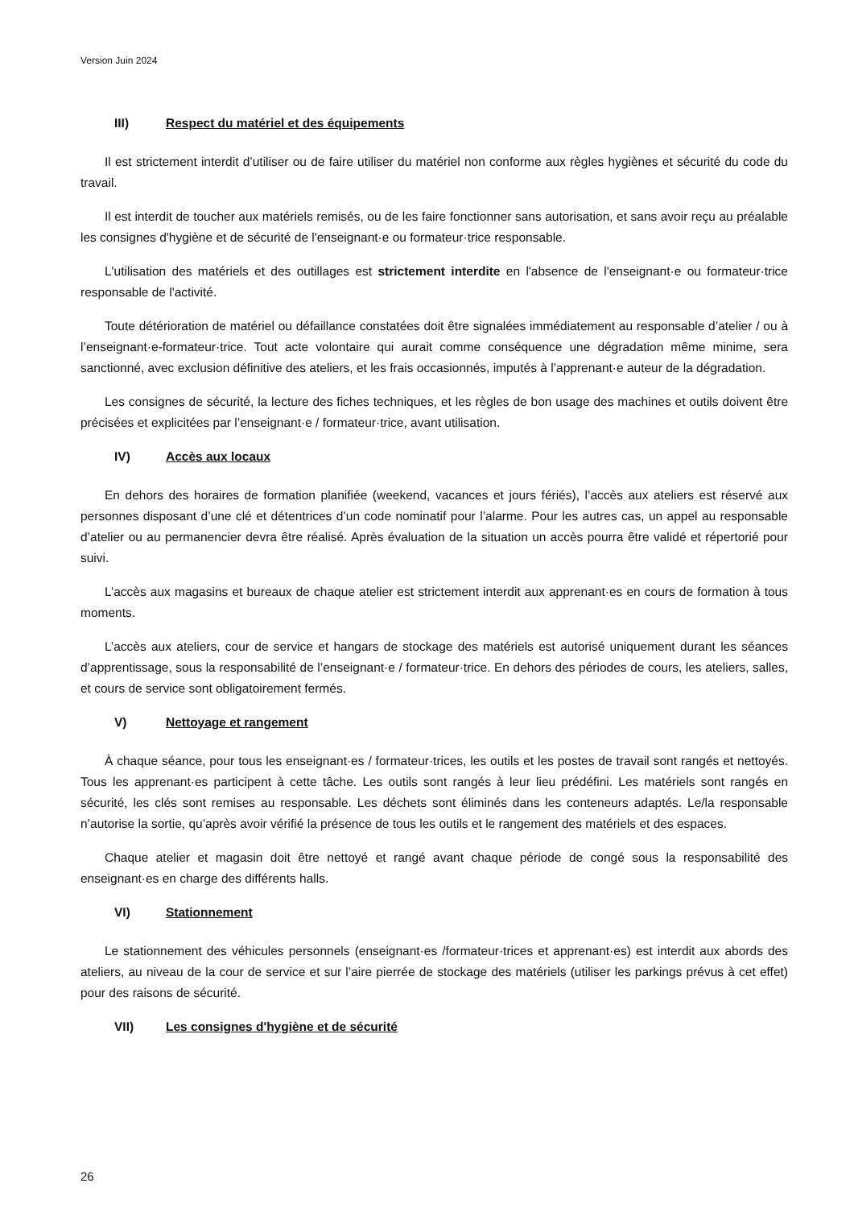Version Juin 2024
III) Respect du matériel et des équipements
Il est strictement interdit d’utiliser ou de faire utiliser du matériel non conforme aux règles hygiènes et sécurité du code du travail.
Il est interdit de toucher aux matériels remisés, ou de les faire fonctionner sans autorisation, et sans avoir reçu au préalable les consignes d'hygiène et de sécurité de l'enseignant·e ou formateur·trice responsable.
L'utilisation des matériels et des outillages est strictement interdite en l'absence de l'enseignant·e ou formateur·trice responsable de l'activité.
Toute détérioration de matériel ou défaillance constatées doit être signalées immédiatement au responsable d’atelier / ou à l’enseignant·e-formateur·trice. Tout acte volontaire qui aurait comme conséquence une dégradation même minime, sera sanctionné, avec exclusion définitive des ateliers, et les frais occasionnés, imputés à l’apprenant·e auteur de la dégradation.
Les consignes de sécurité, la lecture des fiches techniques, et les règles de bon usage des machines et outils doivent être précisées et explicitées par l’enseignant·e / formateur·trice, avant utilisation.
IV) Accès aux locaux
En dehors des horaires de formation planifiée (weekend, vacances et jours fériés), l’accès aux ateliers est réservé aux personnes disposant d’une clé et détentrices d’un code nominatif pour l’alarme. Pour les autres cas, un appel au responsable d’atelier ou au permanencier devra être réalisé. Après évaluation de la situation un accès pourra être validé et répertorié pour suivi.
L’accès aux magasins et bureaux de chaque atelier est strictement interdit aux apprenant·es en cours de formation à tous moments.
L’accès aux ateliers, cour de service et hangars de stockage des matériels est autorisé uniquement durant les séances d’apprentissage, sous la responsabilité de l’enseignant·e / formateur·trice. En dehors des périodes de cours, les ateliers, salles, et cours de service sont obligatoirement fermés.
V) Nettoyage et rangement
À chaque séance, pour tous les enseignant·es / formateur·trices, les outils et les postes de travail sont rangés et nettoyés. Tous les apprenant·es participent à cette tâche. Les outils sont rangés à leur lieu prédéfini. Les matériels sont rangés en sécurité, les clés sont remises au responsable. Les déchets sont éliminés dans les conteneurs adaptés. Le/la responsable n’autorise la sortie, qu’après avoir vérifié la présence de tous les outils et le rangement des matériels et des espaces.
Chaque atelier et magasin doit être nettoyé et rangé avant chaque période de congé sous la responsabilité des enseignant·es en charge des différents halls.
VI) Stationnement
Le stationnement des véhicules personnels (enseignant·es /formateur·trices et apprenant·es) est interdit aux abords des ateliers, au niveau de la cour de service et sur l’aire pierrée de stockage des matériels (utiliser les parkings prévus à cet effet) pour des raisons de sécurité.
VII) Les consignes d'hygiène et de sécurité
26